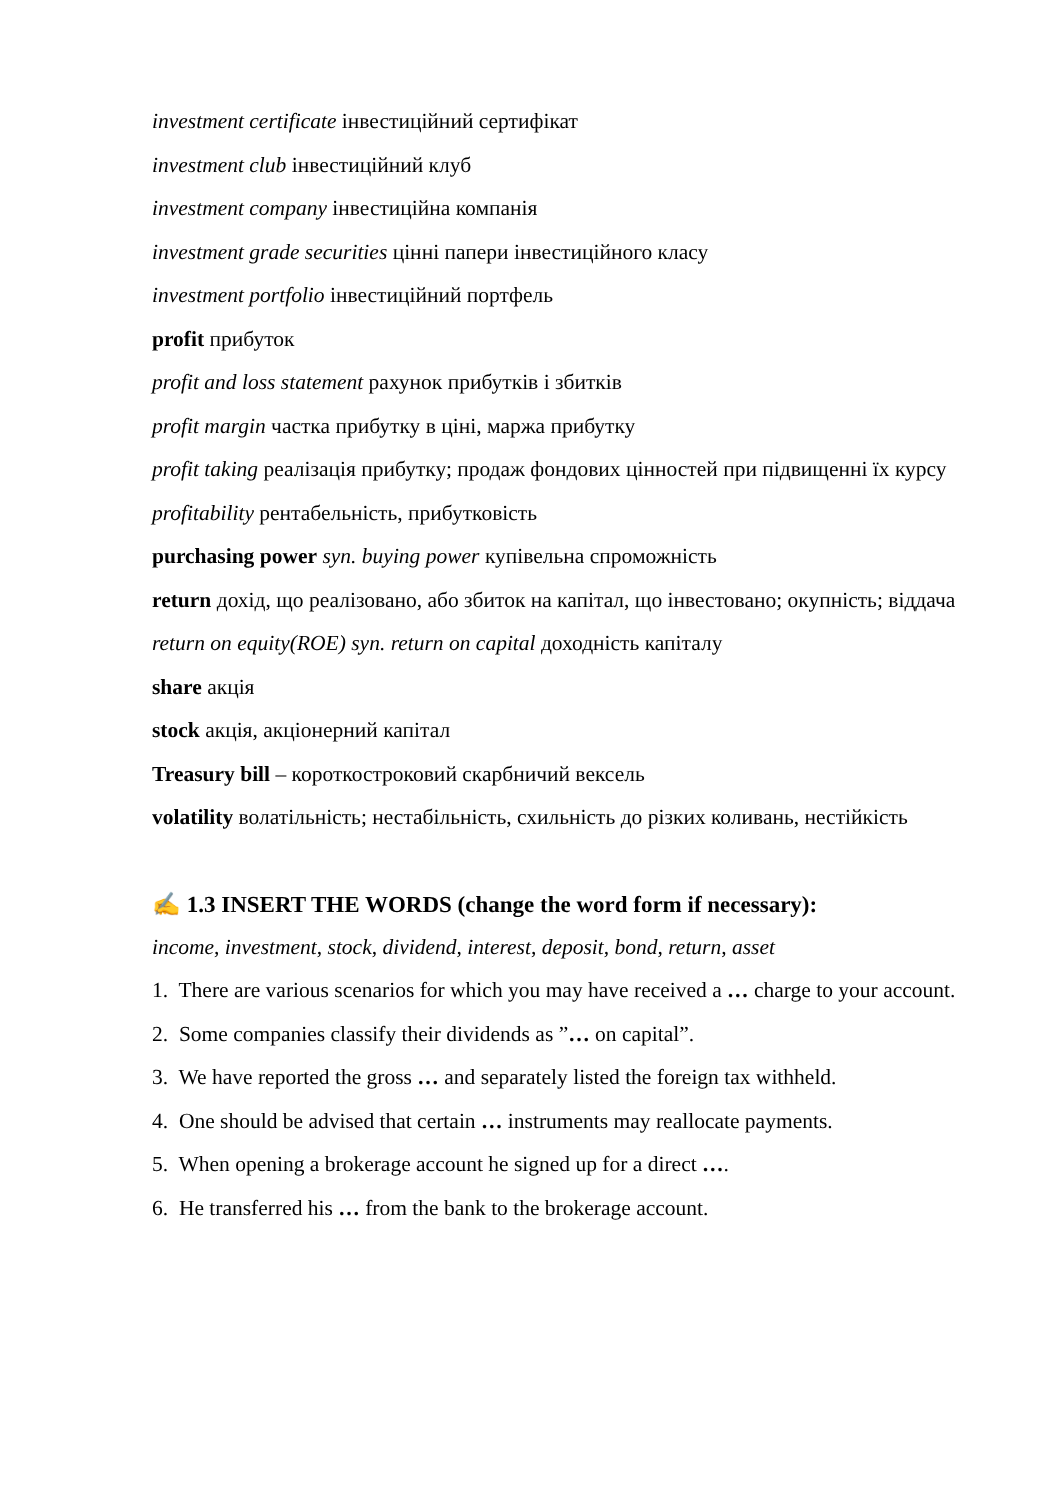investment certificate інвестиційний сертифікат
investment club інвестиційний клуб
investment company інвестиційна компанія
investment grade securities цінні папери інвестиційного класу
investment portfolio інвестиційний портфель
profit прибуток
profit and loss statement рахунок прибутків і збитків
profit margin частка прибутку в ціні, маржа прибутку
profit taking реалізація прибутку; продаж фондових цінностей при підвищенні їх курсу
profitability рентабельність, прибутковість
purchasing power syn. buying power купівельна спроможність
return дохід, що реалізовано, або збиток на капітал, що інвестовано; окупність; віддача
return on equity(ROE) syn. return on capital доходність капіталу
share акція
stock акція, акціонерний капітал
Treasury bill – короткостроковий скарбничий вексель
volatility волатільність; нестабільність, схильність до різких коливань, нестійкість
✍ 1.3 INSERT THE WORDS (change the word form if necessary):
income, investment, stock, dividend, interest, deposit, bond, return, asset
1. There are various scenarios for which you may have received a … charge to your account.
2. Some companies classify their dividends as ”… on capital”.
3. We have reported the gross … and separately listed the foreign tax withheld.
4. One should be advised that certain … instruments may reallocate payments.
5. When opening a brokerage account he signed up for a direct ….
6. He transferred his … from the bank to the brokerage account.